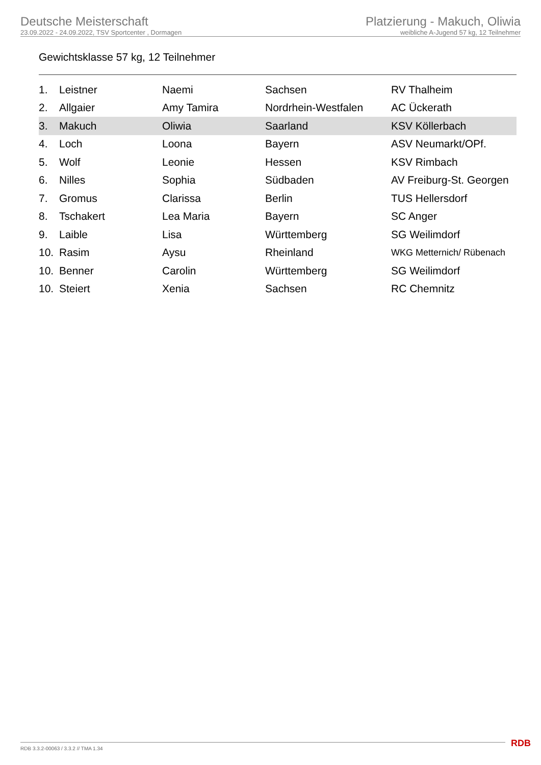Deutsche Meisterschaft
23.09.2022 - 24.09.2022, TSV Sportcenter , Dormagen
Platzierung - Makuch, Oliwia
weibliche A-Jugend 57 kg, 12 Teilnehmer
Gewichtsklasse 57 kg, 12 Teilnehmer
| 1. | Leistner | Naemi | Sachsen | RV Thalheim |
| 2. | Allgaier | Amy Tamira | Nordrhein-Westfalen | AC Ückerath |
| 3. | Makuch | Oliwia | Saarland | KSV Köllerbach |
| 4. | Loch | Loona | Bayern | ASV Neumarkt/OPf. |
| 5. | Wolf | Leonie | Hessen | KSV Rimbach |
| 6. | Nilles | Sophia | Südbaden | AV Freiburg-St. Georgen |
| 7. | Gromus | Clarissa | Berlin | TUS Hellersdorf |
| 8. | Tschakert | Lea Maria | Bayern | SC Anger |
| 9. | Laible | Lisa | Württemberg | SG Weilimdorf |
| 10. | Rasim | Aysu | Rheinland | WKG Metternich/ Rübenach |
| 10. | Benner | Carolin | Württemberg | SG Weilimdorf |
| 10. | Steiert | Xenia | Sachsen | RC Chemnitz |
RDB 3.3.2-00063 / 3.3.2 // TMA 1.34
RDB